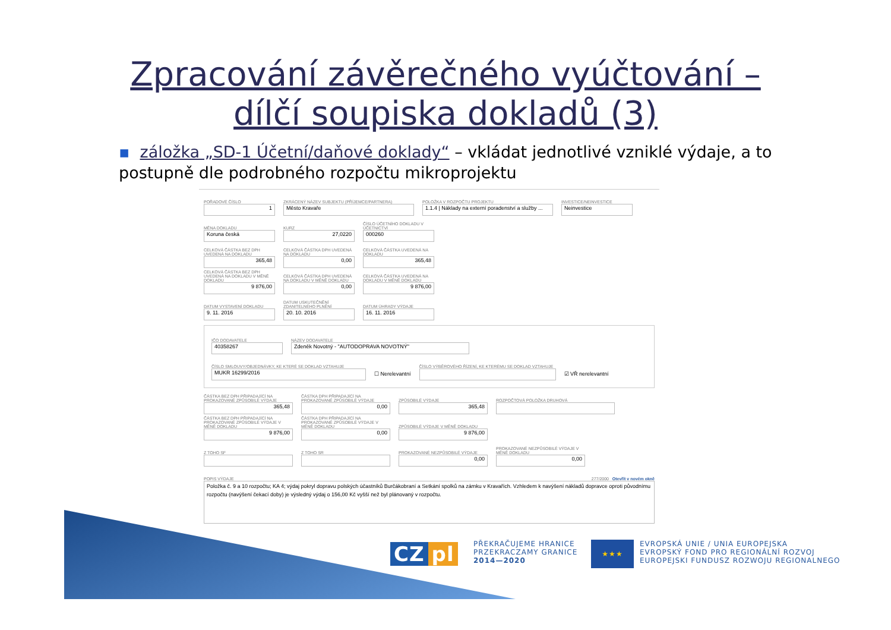Zpracování závěrečného vyúčtování –
dílčí soupiska dokladů (3)
▪ záložka „SD-1 Účetní/daňové doklady“ – vkládat jednotlivé vzniklé výdaje, a to postupně dle podrobného rozpočtu mikroprojektu
POŘADOVÉ ČÍSLO
1
ZKRÁCENÝ NÁZEV SUBJEKTU (PŘÍJEMCE/PARTNERA)
Město Kravaře
POLOŽKA V ROZPOČTU PROJEKTU
1.1.4 | Náklady na externí poradenství a služby ...
INVESTICE/NEINVESTICE
Neinvestice
MĚNA DOKLADU
Koruna česká
KURZ
27,0220
ČÍSLO ÚČETNÍHO DOKLADU V ÚČETNICTVÍ
000260
CELKOVÁ ČÁSTKA BEZ DPH UVEDENÁ NA DOKLADU
365,48
CELKOVÁ ČÁSTKA DPH UVEDENÁ NA DOKLADU
0,00
CELKOVÁ ČÁSTKA UVEDENÁ NA DOKLADU
365,48
CELKOVÁ ČÁSTKA BEZ DPH UVEDENÁ NA DOKLADU V MĚNĚ DOKLADU
9 876,00
CELKOVÁ ČÁSTKA DPH UVEDENÁ NA DOKLADU V MĚNĚ DOKLADU
0,00
CELKOVÁ ČÁSTKA UVEDENÁ NA DOKLADU V MĚNĚ DOKLADU
9 876,00
DATUM VYSTAVENÍ DOKLADU
9. 11. 2016
DATUM USKUTEČNĚNÍ ZDANITELNÉHO PLNĚNÍ
20. 10. 2016
DATUM ÚHRADY VÝDAJE
16. 11. 2016
IČO DODAVATELE
40358267
NÁZEV DODAVATELE
Zdeněk Novotný - "AUTODOPRAVA NOVOTNÝ"
ČÍSLO SMLOUVY/OBJEDNÁVKY, KE KTERÉ SE DOKLAD VZTAHUJE
MUKR 16299/2016
☐ Nerelevantní
ČÍSLO VÝBĚROVÉHO ŘÍZENÍ, KE KTERÉMU SE DOKLAD VZTAHUJE
☑ VŘ nerelevantní
ČÁSTKA BEZ DPH PŘIPADAJÍCÍ NA PROKAZOVANÉ ZPŮSOBILÉ VÝDAJE
365,48
ČÁSTKA DPH PŘIPADAJÍCÍ NA PROKAZOVANÉ ZPŮSOBILÉ VÝDAJE
0,00
ZPŮSOBILÉ VÝDAJE
365,48
ROZPOČTOVÁ POLOŽKA DRUHOVÁ
ČÁSTKA BEZ DPH PŘIPADAJÍCÍ NA PROKAZOVANÉ ZPŮSOBILÉ VÝDAJE V MĚNĚ DOKLADU
9 876,00
ČÁSTKA DPH PŘIPADAJÍCÍ NA PROKAZOVANÉ ZPŮSOBILÉ VÝDAJE V MĚNĚ DOKLADU
0,00
ZPŮSOBILÉ VÝDAJE V MĚNĚ DOKLADU
9 876,00
Z TOHO SF Z TOHO SR PROKAZOVANÉ NEZPŮSOBILÉ VÝDAJE
0,00
PROKAZOVANÉ NEZPŮSOBILÉ VÝDAJE V MĚNĚ DOKLADU
0,00
POPIS VÝDAJE 277/2000 Otevřít v novém okně
Položka č. 9 a 10 rozpočtu; KA 4; výdaj pokryl dopravu polských účastníků Burčákobraní a Setkání spolků na zámku v Kravařích. Vzhledem k navýšení nákladů dopravce oproti původnímu rozpočtu (navýšení čekací doby) je výsledný výdaj o 156,00 Kč vyšší než byl plánovaný v rozpočtu.
CZ pl
PŘEKRAČUJEME HRANICE
PRZEKRACZAMY GRANICE
2014—2020
★★★
EVROPSKÁ UNIE / UNIA EUROPEJSKA
EVROPSKÝ FOND PRO REGIONÁLNÍ ROZVOJ
EUROPEJSKI FUNDUSZ ROZWOJU REGIONALNEGO